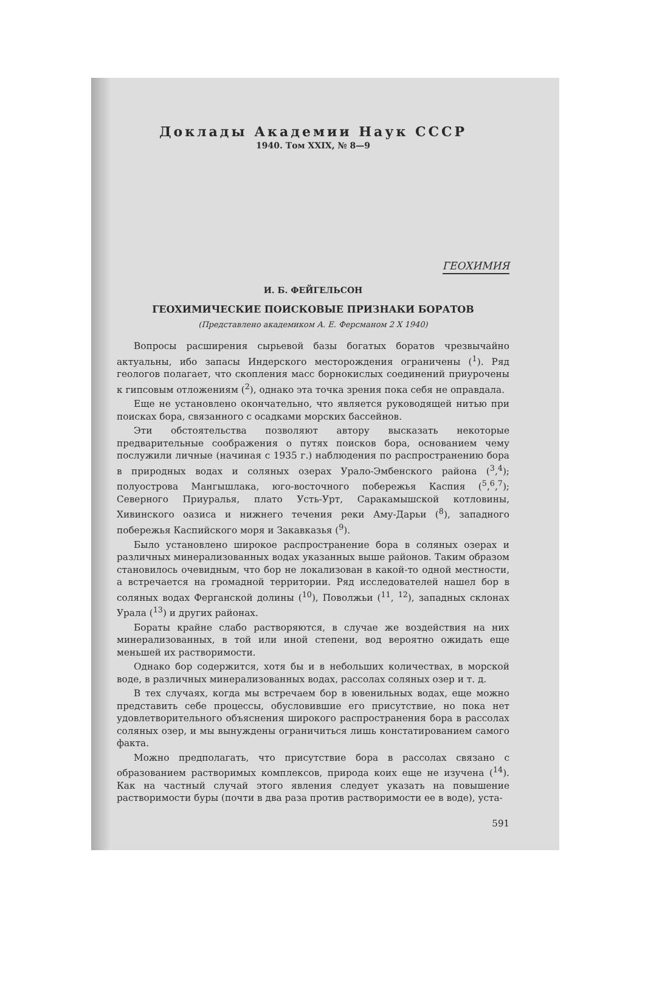Доклады Академии Наук СССР
1940. Том XXIX, № 8—9
ГЕОХИМИЯ
И. Б. ФЕЙГЕЛЬСОН
ГЕОХИМИЧЕСКИЕ ПОИСКОВЫЕ ПРИЗНАКИ БОРАТОВ
(Представлено академиком А. Е. Ферсманом 2 X 1940)
Вопросы расширения сырьевой базы богатых боратов чрезвычайно актуальны, ибо запасы Индерского месторождения ограничены (<sup>1</sup>). Ряд геологов полагает, что скопления масс борнокислых соединений приурочены к гипсовым отложениям (<sup>2</sup>), однако эта точка зрения пока себя не оправдала.
Еще не установлено окончательно, что является руководящей нитью при поисках бора, связанного с осадками морских бассейнов.
Эти обстоятельства позволяют автору высказать некоторые предварительные соображения о путях поисков бора, основанием чему послужили личные (начиная с 1935 г.) наблюдения по распространению бора в природных водах и соляных озерах Урало-Эмбенского района (<sup>3</sup>,<sup>4</sup>); полуострова Мангышлака, юго-восточного побережья Каспия (<sup>5</sup>,<sup>6</sup>,<sup>7</sup>); Северного Приуралья, плато Усть-Урт, Саракамышской котловины, Хивинского оазиса и нижнего течения реки Аму-Дарьи (<sup>8</sup>), западного побережья Каспийского моря и Закавказья (<sup>9</sup>).
Было установлено широкое распространение бора в соляных озерах и различных минерализованных водах указанных выше районов. Таким образом становилось очевидным, что бор не локализован в какой-то одной местности, а встречается на громадной территории. Ряд исследователей нашел бор в соляных водах Ферганской долины (<sup>10</sup>), Поволжьи (<sup>11</sup>, <sup>12</sup>), западных склонах Урала (<sup>13</sup>) и других районах.
Бораты крайне слабо растворяются, в случае же воздействия на них минерализованных, в той или иной степени, вод вероятно ожидать еще меньшей их растворимости.
Однако бор содержится, хотя бы и в небольших количествах, в морской воде, в различных минерализованных водах, рассолах соляных озер и т. д.
В тех случаях, когда мы встречаем бор в ювенильных водах, еще можно представить себе процессы, обусловившие его присутствие, но пока нет удовлетворительного объяснения широкого распространения бора в рассолах соляных озер, и мы вынуждены ограничиться лишь констатированием самого факта.
Можно предполагать, что присутствие бора в рассолах связано с образованием растворимых комплексов, природа коих еще не изучена (<sup>14</sup>). Как на частный случай этого явления следует указать на повышение растворимости буры (почти в два раза против растворимости ее в воде), уста-
591